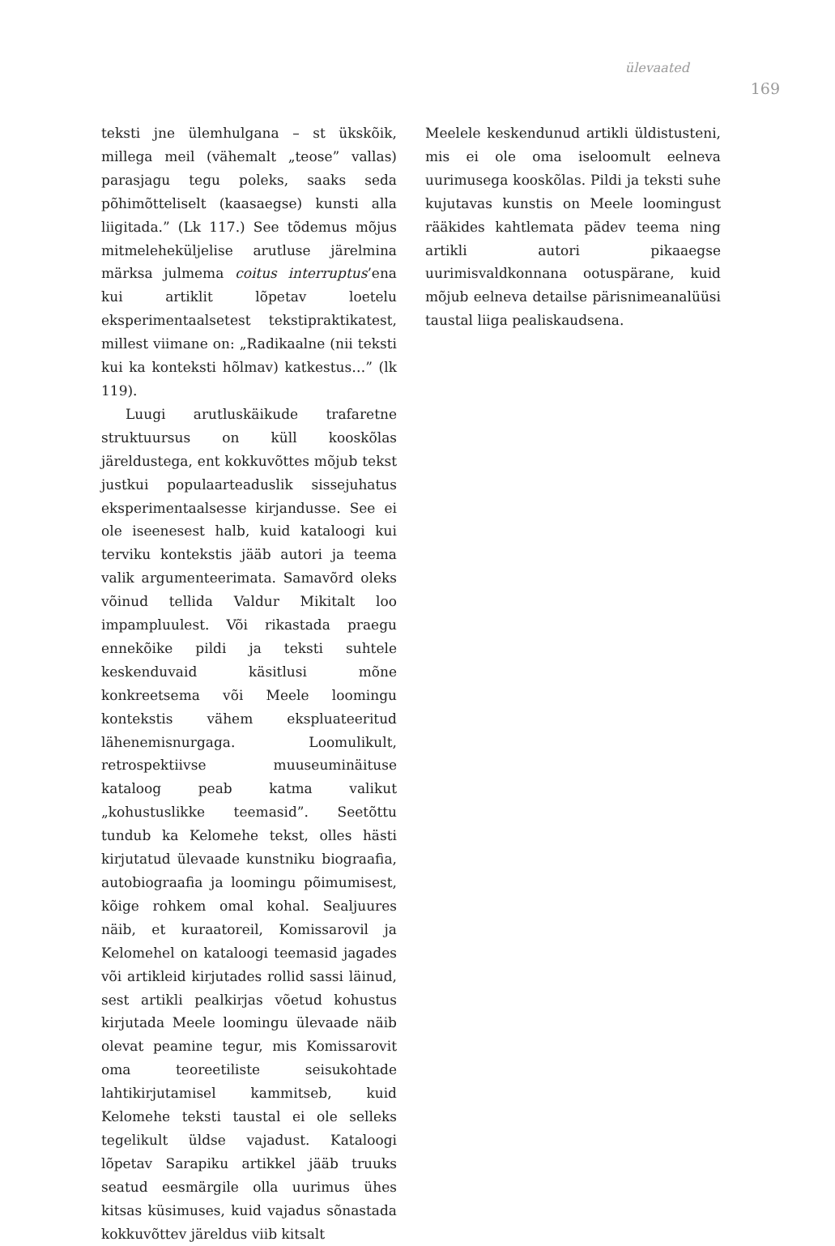ülevaated
169
teksti jne ülemhulgana – st ükskõik, millega meil (vähemalt „teose” vallas) parasjagu tegu poleks, saaks seda põhimõtteliselt (kaasaegse) kunsti alla liigitada.” (Lk 117.) See tõdemus mõjus mitmeleheküljelise arutluse järelmina märksa julmema coitus interruptus’ena kui artiklit lõpetav loetelu eksperimentaalsetest tekstipraktikatest, millest viimane on: „Radikaalne (nii teksti kui ka konteksti hõlmav) katkestus…” (lk 119).
Luugi arutluskäikude trafaretne struktuursus on küll kooskõlas järeldustega, ent kokkuvõttes mõjub tekst justkui populaarteaduslik sissejuhatus eksperimentaalsesse kirjandusse. See ei ole iseenesest halb, kuid kataloogi kui terviku kontekstis jääb autori ja teema valik argumenteerimata. Samavõrd oleks võinud tellida Valdur Mikitalt loo impampluulest. Või rikastada praegu ennekõike pildi ja teksti suhtele keskenduvaid käsitlusi mõne konkreetsema või Meele loomingu kontekstis vähem ekspluateeritud lähenemisnurgaga. Loomulikult, retrospektiivse muuseuminäituse kataloog peab katma valikut „kohustuslikke teemasid”. Seetõttu tundub ka Kelomehe tekst, olles hästi kirjutatud ülevaade kunstniku biograafia, autobiograafia ja loomingu põimumisest, kõige rohkem omal kohal. Sealjuures näib, et kuraatoreil, Komissarovil ja Kelomehel on kataloogi teemasid jagades või artikleid kirjutades rollid sassi läinud, sest artikli pealkirjas võetud kohustus kirjutada Meele loomingu ülevaade näib olevat peamine tegur, mis Komissarovit oma teoreetiliste seisukohtade lahtikirjutamisel kammitseb, kuid Kelomehe teksti taustal ei ole selleks tegelikult üldse vajadust. Kataloogi lõpetav Sarapiku artikkel jääb truuks seatud eesmärgile olla uurimus ühes kitsas küsimuses, kuid vajadus sõnastada kokkuvõttev järeldus viib kitsalt
Meelele keskendunud artikli üldistusteni, mis ei ole oma iseloomult eelneva uurimusega kooskõlas. Pildi ja teksti suhe kujutavas kunstis on Meele loomingust rääkides kahtlemata pädev teema ning artikli autori pikaaegse uurimisvaldkonnana ootuspärane, kuid mõjub eelneva detailse pärisnimeanalüüsi taustal liiga pealiskaudsena.